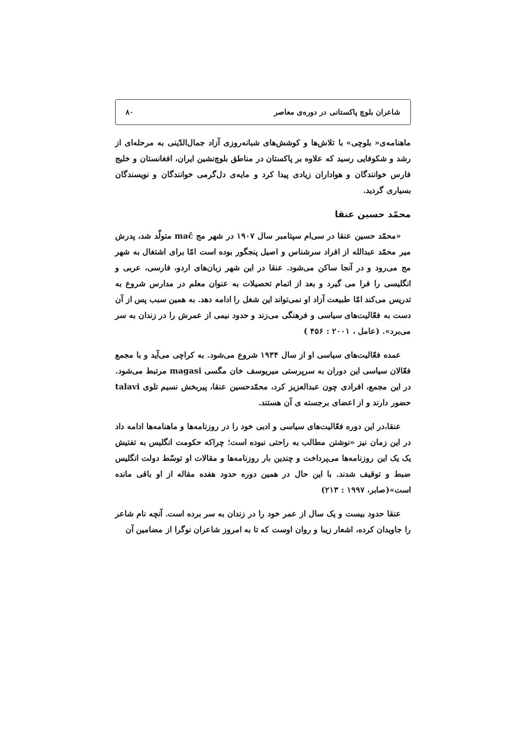شاعران بلوچ پاکستانی در دوره‌ی معاصر ۸۰
ماهنامه‌ی« بلوچی» با تلاش‌ها و کوشش‌های شبانه‌روزی آزاد جمال‌الدّینی به مرحله‌ای از رشد و شکوفایی رسید که علاوه بر پاکستان در مناطق بلوچ‌نشین ایران، افغانستان و خلیج فارس خوانندگان و هواداران زیادی پیدا کرد و مایه‌ی دل‌گرمی خوانندگان و نویسندگان بسیاری گردید.
محمّد حسین عنقا
«محمّد حسین عنقا در سی‌ام سپتامبر سال ۱۹۰۷ در شهر مج maĉ متولّد شد، پدرش میر محمّد عبدالله از افراد سرشناس و اصیل پنجگور بوده است امّا برای اشتغال به شهر مج می‌رود و در آنجا ساکن می‌شود. عنقا در این شهر زبان‌های اردو، فارسی، عربی و انگلیسی را فرا می گیرد و بعد از اتمام تحصیلات به عنوان معلم در مدارس شروع به تدریس می‌کند امّا طبیعت آزاد او نمی‌تواند این شغل را ادامه دهد. به همین سبب پس از آن دست به فعّالیت‌های سیاسی و فرهنگی می‌زند و حدود نیمی از عمرش را در زندان به سر می‌برد». (عامل ، ۲۰۰۱ : ۴۵۶ )
عمده فعّالیت‌های سیاسی او از سال ۱۹۳۴ شروع می‌شود. به کراچی می‌آید و با مجمع فعّالان سیاسی این دوران به سرپرستی میریوسف خان مگسی magasi مرتبط می‌شود. در این مجمع، افرادی چون عبدالعزیز کرد، محمّدحسین عنقا، پیربخش نسیم تلوی talavi حضور دارند و از اعضای برجسته ی آن هستند.
عنقا،در این دوره فعّالیت‌های سیاسی و ادبی خود را در روزنامه‌ها و ماهنامه‌ها ادامه داد در این زمان نیز «نوشتن مطالب به راحتی نبوده است؛ چراکه حکومت انگلیس به تفتیش یک یک این روزنامه‌ها می‌پرداخت و چندین بار روزنامه‌ها و مقالات او توسّط دولت انگلیس ضبط و توقیف شدند. با این حال در همین دوره حدود هفده مقاله از او باقی مانده است»(صابر، ۱۹۹۷ : ۲۱۳)
عنقا حدود بیست و یک سال از عمر خود را در زندان به سر برده است. آنچه نام شاعر را جاویدان کرده، اشعار زیبا و روان اوست که تا به امروز شاعران نوگرا از مضامین آن